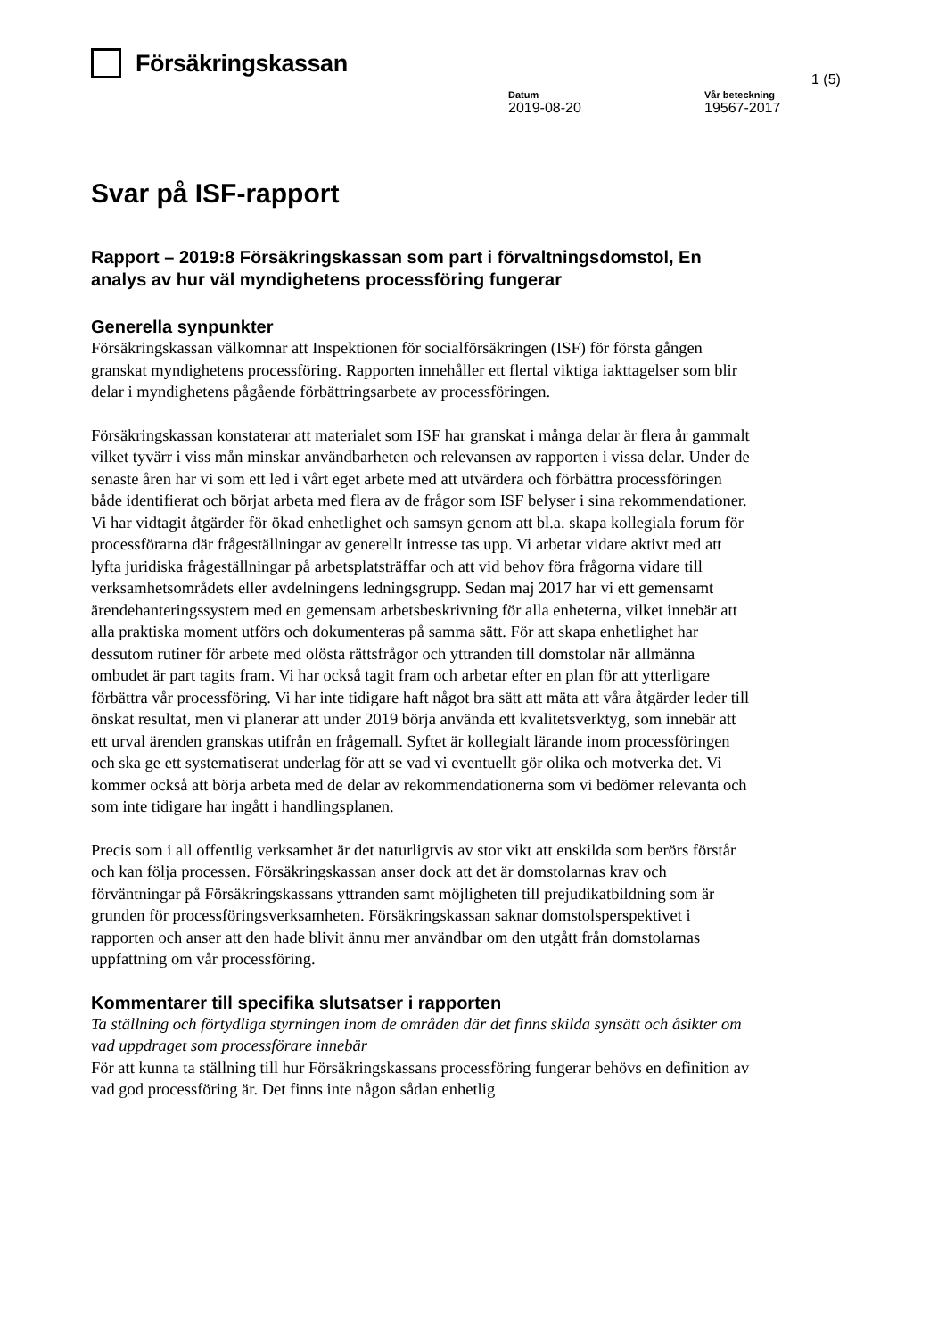Försäkringskassan
1 (5)
Datum
2019-08-20
Vår beteckning
19567-2017
Svar på ISF-rapport
Rapport – 2019:8 Försäkringskassan som part i förvaltningsdomstol, En analys av hur väl myndighetens processföring fungerar
Generella synpunkter
Försäkringskassan välkomnar att Inspektionen för socialförsäkringen (ISF) för första gången granskat myndighetens processföring. Rapporten innehåller ett flertal viktiga iakttagelser som blir delar i myndighetens pågående förbättringsarbete av processföringen.
Försäkringskassan konstaterar att materialet som ISF har granskat i många delar är flera år gammalt vilket tyvärr i viss mån minskar användbarheten och relevansen av rapporten i vissa delar. Under de senaste åren har vi som ett led i vårt eget arbete med att utvärdera och förbättra processföringen både identifierat och börjat arbeta med flera av de frågor som ISF belyser i sina rekommendationer. Vi har vidtagit åtgärder för ökad enhetlighet och samsyn genom att bl.a. skapa kollegiala forum för processförarna där frågeställningar av generellt intresse tas upp. Vi arbetar vidare aktivt med att lyfta juridiska frågeställningar på arbetsplatsträffar och att vid behov föra frågorna vidare till verksamhetsområdets eller avdelningens ledningsgrupp. Sedan maj 2017 har vi ett gemensamt ärendehanteringssystem med en gemensam arbetsbeskrivning för alla enheterna, vilket innebär att alla praktiska moment utförs och dokumenteras på samma sätt. För att skapa enhetlighet har dessutom rutiner för arbete med olösta rättsfrågor och yttranden till domstolar när allmänna ombudet är part tagits fram. Vi har också tagit fram och arbetar efter en plan för att ytterligare förbättra vår processföring. Vi har inte tidigare haft något bra sätt att mäta att våra åtgärder leder till önskat resultat, men vi planerar att under 2019 börja använda ett kvalitetsverktyg, som innebär att ett urval ärenden granskas utifrån en frågemall. Syftet är kollegialt lärande inom processföringen och ska ge ett systematiserat underlag för att se vad vi eventuellt gör olika och motverka det. Vi kommer också att börja arbeta med de delar av rekommendationerna som vi bedömer relevanta och som inte tidigare har ingått i handlingsplanen.
Precis som i all offentlig verksamhet är det naturligtvis av stor vikt att enskilda som berörs förstår och kan följa processen. Försäkringskassan anser dock att det är domstolarnas krav och förväntningar på Försäkringskassans yttranden samt möjligheten till prejudikatbildning som är grunden för processföringsverksamheten. Försäkringskassan saknar domstolsperspektivet i rapporten och anser att den hade blivit ännu mer användbar om den utgått från domstolarnas uppfattning om vår processföring.
Kommentarer till specifika slutsatser i rapporten
Ta ställning och förtydliga styrningen inom de områden där det finns skilda synsätt och åsikter om vad uppdraget som processförare innebär
För att kunna ta ställning till hur Försäkringskassans processföring fungerar behövs en definition av vad god processföring är. Det finns inte någon sådan enhetlig